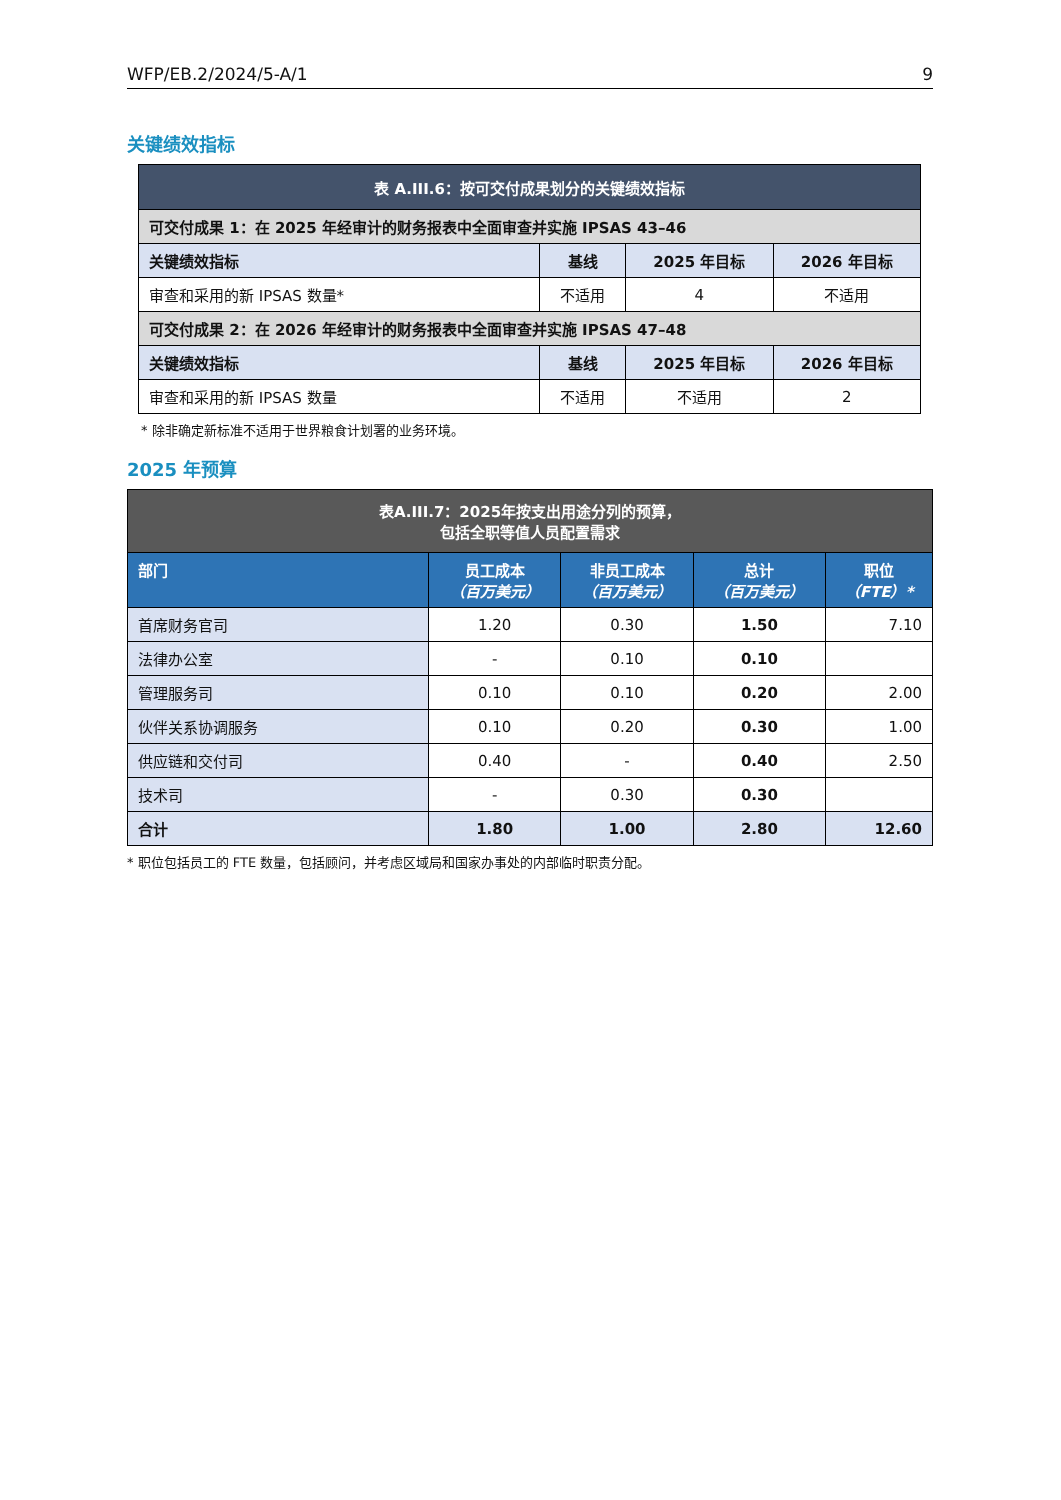WFP/EB.2/2024/5-A/1 9
关键绩效指标
| 表 A.III.6：按可交付成果划分的关键绩效指标 | | | |
| --- | --- | --- | --- |
| 可交付成果 1：在 2025 年经审计的财务报表中全面审查并实施 IPSAS 43–46 | | | |
| 关键绩效指标 | 基线 | 2025 年目标 | 2026 年目标 |
| 审查和采用的新 IPSAS 数量* | 不适用 | 4 | 不适用 |
| 可交付成果 2：在 2026 年经审计的财务报表中全面审查并实施 IPSAS 47–48 | | | |
| 关键绩效指标 | 基线 | 2025 年目标 | 2026 年目标 |
| 审查和采用的新 IPSAS 数量 | 不适用 | 不适用 | 2 |
* 除非确定新标准不适用于世界粮食计划署的业务环境。
2025 年预算
| 表A.III.7：2025年按支出用途分列的预算， 包括全职等值人员配置需求 | | | | |
| --- | --- | --- | --- | --- |
| 部门 | 员工成本 （百万美元） | 非员工成本 （百万美元） | 总计 （百万美元） | 职位 （FTE）* |
| 首席财务官司 | 1.20 | 0.30 | 1.50 | 7.10 |
| 法律办公室 | - | 0.10 | 0.10 | |
| 管理服务司 | 0.10 | 0.10 | 0.20 | 2.00 |
| 伙伴关系协调服务 | 0.10 | 0.20 | 0.30 | 1.00 |
| 供应链和交付司 | 0.40 | - | 0.40 | 2.50 |
| 技术司 | - | 0.30 | 0.30 | |
| 合计 | 1.80 | 1.00 | 2.80 | 12.60 |
* 职位包括员工的 FTE 数量，包括顾问，并考虑区域局和国家办事处的内部临时职责分配。